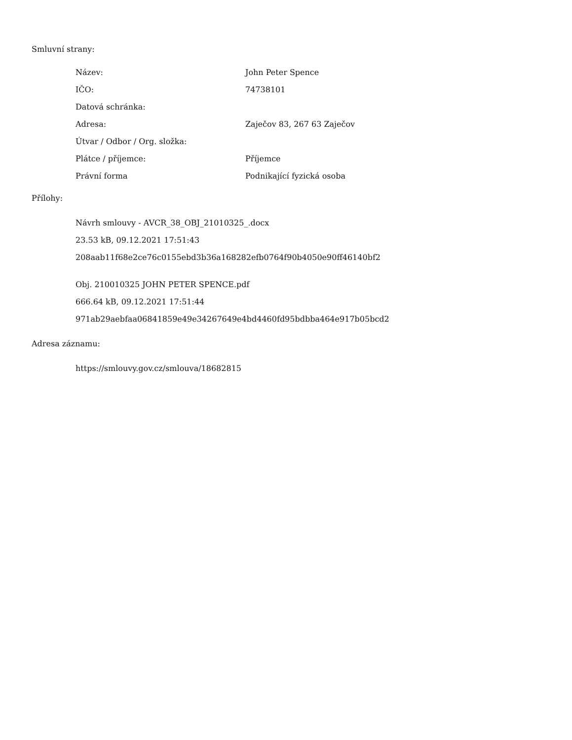Smluvní strany:
| Název: | John Peter Spence |
| IČO: | 74738101 |
| Datová schránka: | |
| Adresa: | Zaječov 83, 267 63 Zaječov |
| Útvar / Odbor / Org. složka: | |
| Plátce / příjemce: | Příjemce |
| Právní forma | Podnikající fyzická osoba |
Přílohy:
Návrh smlouvy - AVCR_38_OBJ_21010325_.docx
23.53 kB, 09.12.2021 17:51:43
208aab11f68e2ce76c0155ebd3b36a168282efb0764f90b4050e90ff46140bf2
Obj. 210010325 JOHN PETER SPENCE.pdf
666.64 kB, 09.12.2021 17:51:44
971ab29aebfaa06841859e49e34267649e4bd4460fd95bdbba464e917b05bcd2
Adresa záznamu:
https://smlouvy.gov.cz/smlouva/18682815